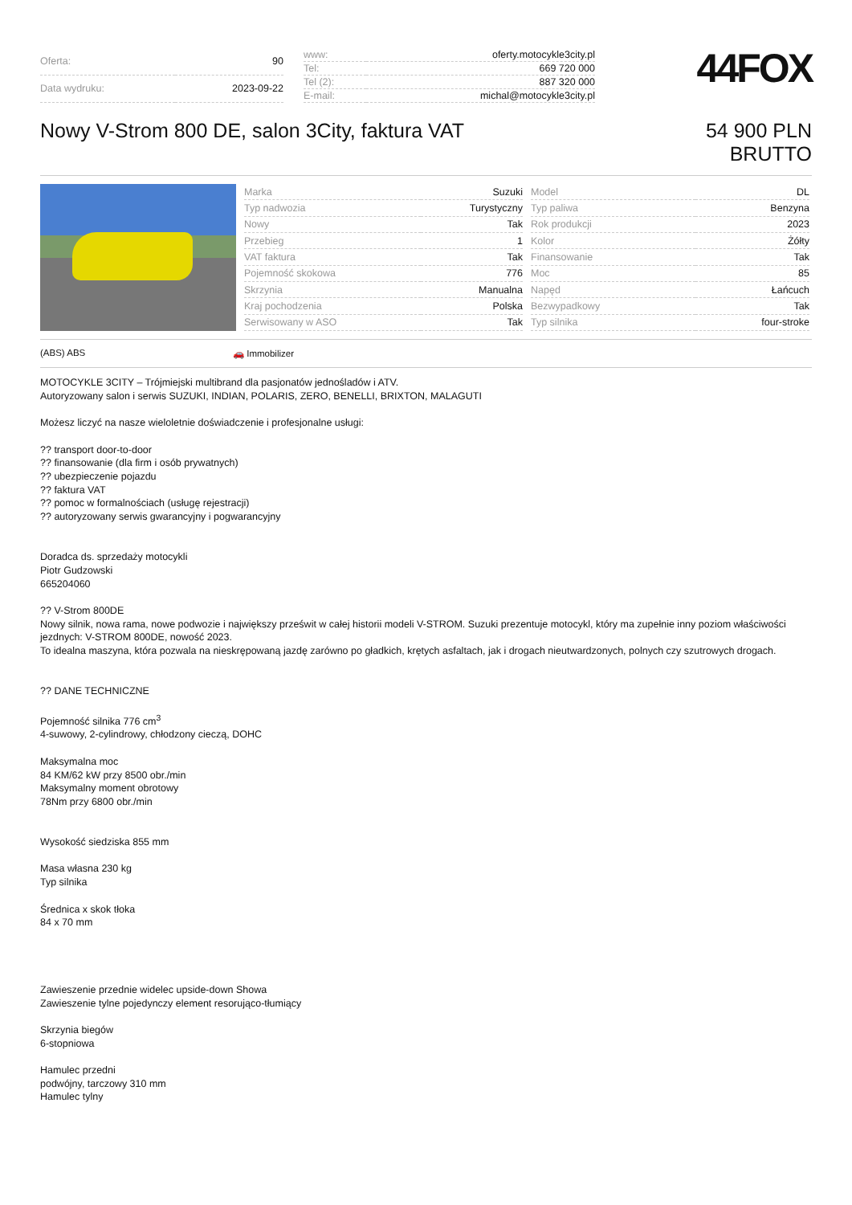| Oferta: | 90 |
| Data wydruku: | 2023-09-22 |
| www: | oferty.motocykle3city.pl |
| Tel: | 669 720 000 |
| Tel (2): | 887 320 000 |
| E-mail: | michal@motocykle3city.pl |
44FOX
Nowy V-Strom 800 DE, salon 3City, faktura VAT
54 900 PLN
BRUTTO
| Marka | Suzuki |
| Typ nadwozia | Turystyczny |
| Nowy | Tak |
| Przebieg | 1 |
| VAT faktura | Tak |
| Pojemność skokowa | 776 |
| Skrzynia | Manualna |
| Kraj pochodzenia | Polska |
| Serwisowany w ASO | Tak |
| Model | DL |
| Typ paliwa | Benzyna |
| Rok produkcji | 2023 |
| Kolor | Żółty |
| Finansowanie | Tak |
| Moc | 85 |
| Napęd | Łańcuch |
| Bezwypadkowy | Tak |
| Typ silnika | four-stroke |
(ABS) ABS 🚗 Immobilizer
MOTOCYKLE 3CITY – Trójmiejski multibrand dla pasjonatów jednośladów i ATV.
Autoryzowany salon i serwis SUZUKI, INDIAN, POLARIS, ZERO, BENELLI, BRIXTON, MALAGUTI
Możesz liczyć na nasze wieloletnie doświadczenie i profesjonalne usługi:
?? transport door-to-door
?? finansowanie (dla firm i osób prywatnych)
?? ubezpieczenie pojazdu
?? faktura VAT
?? pomoc w formalnościach (usługę rejestracji)
?? autoryzowany serwis gwarancyjny i pogwarancyjny
Doradca ds. sprzedaży motocykli
Piotr Gudzowski
665204060
?? V-Strom 800DE
Nowy silnik, nowa rama, nowe podwozie i największy prześwit w całej historii modeli V-STROM. Suzuki prezentuje motocykl, który ma zupełnie inny poziom właściwości jezdnych: V-STROM 800DE, nowość 2023.
To idealna maszyna, która pozwala na nieskrępowaną jazdę zarówno po gładkich, krętych asfaltach, jak i drogach nieutwardzonych, polnych czy szutrowych drogach.
?? DANE TECHNICZNE
Pojemność silnika 776 cm<sup>3</sup>
4-suwowy, 2-cylindrowy, chłodzony cieczą, DOHC
Maksymalna moc
84 KM/62 kW przy 8500 obr./min
Maksymalny moment obrotowy
78Nm przy 6800 obr./min
Wysokość siedziska 855 mm
Masa własna 230 kg
Typ silnika
Średnica x skok tłoka
84 x 70 mm
Zawieszenie przednie widelec upside-down Showa
Zawieszenie tylne pojedynczy element resorująco-tłumiący
Skrzynia biegów
6-stopniowa
Hamulec przedni
podwójny, tarczowy 310 mm
Hamulec tylny